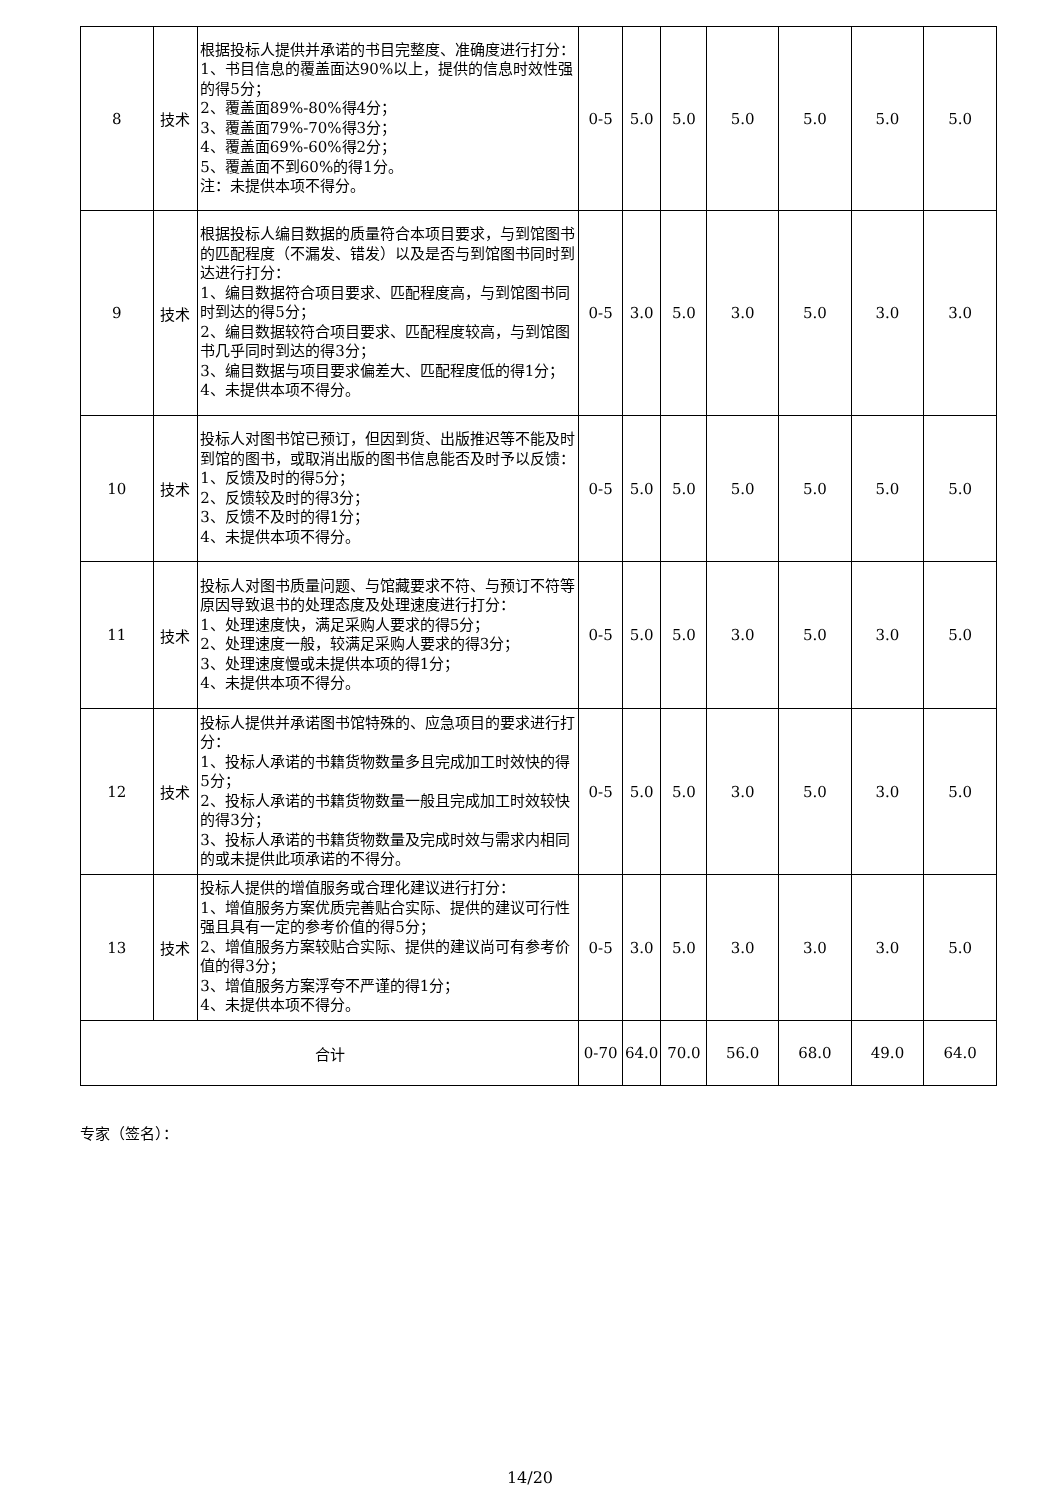| 8 | 技术 | 根据投标人提供并承诺的书目完整度、准确度进行打分： 1、书目信息的覆盖面达90%以上，提供的信息时效性强的得5分； 2、覆盖面89%-80%得4分； 3、覆盖面79%-70%得3分； 4、覆盖面69%-60%得2分； 5、覆盖面不到60%的得1分。 注：未提供本项不得分。 | 0-5 | 5.0 | 5.0 | 5.0 | 5.0 | 5.0 | 5.0 |
| 9 | 技术 | 根据投标人编目数据的质量符合本项目要求，与到馆图书的匹配程度（不漏发、错发）以及是否与到馆图书同时到达进行打分： 1、编目数据符合项目要求、匹配程度高，与到馆图书同时到达的得5分； 2、编目数据较符合项目要求、匹配程度较高，与到馆图书几乎同时到达的得3分； 3、编目数据与项目要求偏差大、匹配程度低的得1分； 4、未提供本项不得分。 | 0-5 | 3.0 | 5.0 | 3.0 | 5.0 | 3.0 | 3.0 |
| 10 | 技术 | 投标人对图书馆已预订，但因到货、出版推迟等不能及时到馆的图书，或取消出版的图书信息能否及时予以反馈： 1、反馈及时的得5分； 2、反馈较及时的得3分； 3、反馈不及时的得1分； 4、未提供本项不得分。 | 0-5 | 5.0 | 5.0 | 5.0 | 5.0 | 5.0 | 5.0 |
| 11 | 技术 | 投标人对图书质量问题、与馆藏要求不符、与预订不符等原因导致退书的处理态度及处理速度进行打分： 1、处理速度快，满足采购人要求的得5分； 2、处理速度一般，较满足采购人要求的得3分； 3、处理速度慢或未提供本项的得1分； 4、未提供本项不得分。 | 0-5 | 5.0 | 5.0 | 3.0 | 5.0 | 3.0 | 5.0 |
| 12 | 技术 | 投标人提供并承诺图书馆特殊的、应急项目的要求进行打分： 1、投标人承诺的书籍货物数量多且完成加工时效快的得5分； 2、投标人承诺的书籍货物数量一般且完成加工时效较快的得3分； 3、投标人承诺的书籍货物数量及完成时效与需求内相同的或未提供此项承诺的不得分。 | 0-5 | 5.0 | 5.0 | 3.0 | 5.0 | 3.0 | 5.0 |
| 13 | 技术 | 投标人提供的增值服务或合理化建议进行打分： 1、增值服务方案优质完善贴合实际、提供的建议可行性强且具有一定的参考价值的得5分； 2、增值服务方案较贴合实际、提供的建议尚可有参考价值的得3分； 3、增值服务方案浮夸不严谨的得1分； 4、未提供本项不得分。 | 0-5 | 3.0 | 5.0 | 3.0 | 3.0 | 3.0 | 5.0 |
| 合计 | | | 0-70 | 64.0 | 70.0 | 56.0 | 68.0 | 49.0 | 64.0 |
专家（签名）：
14/20